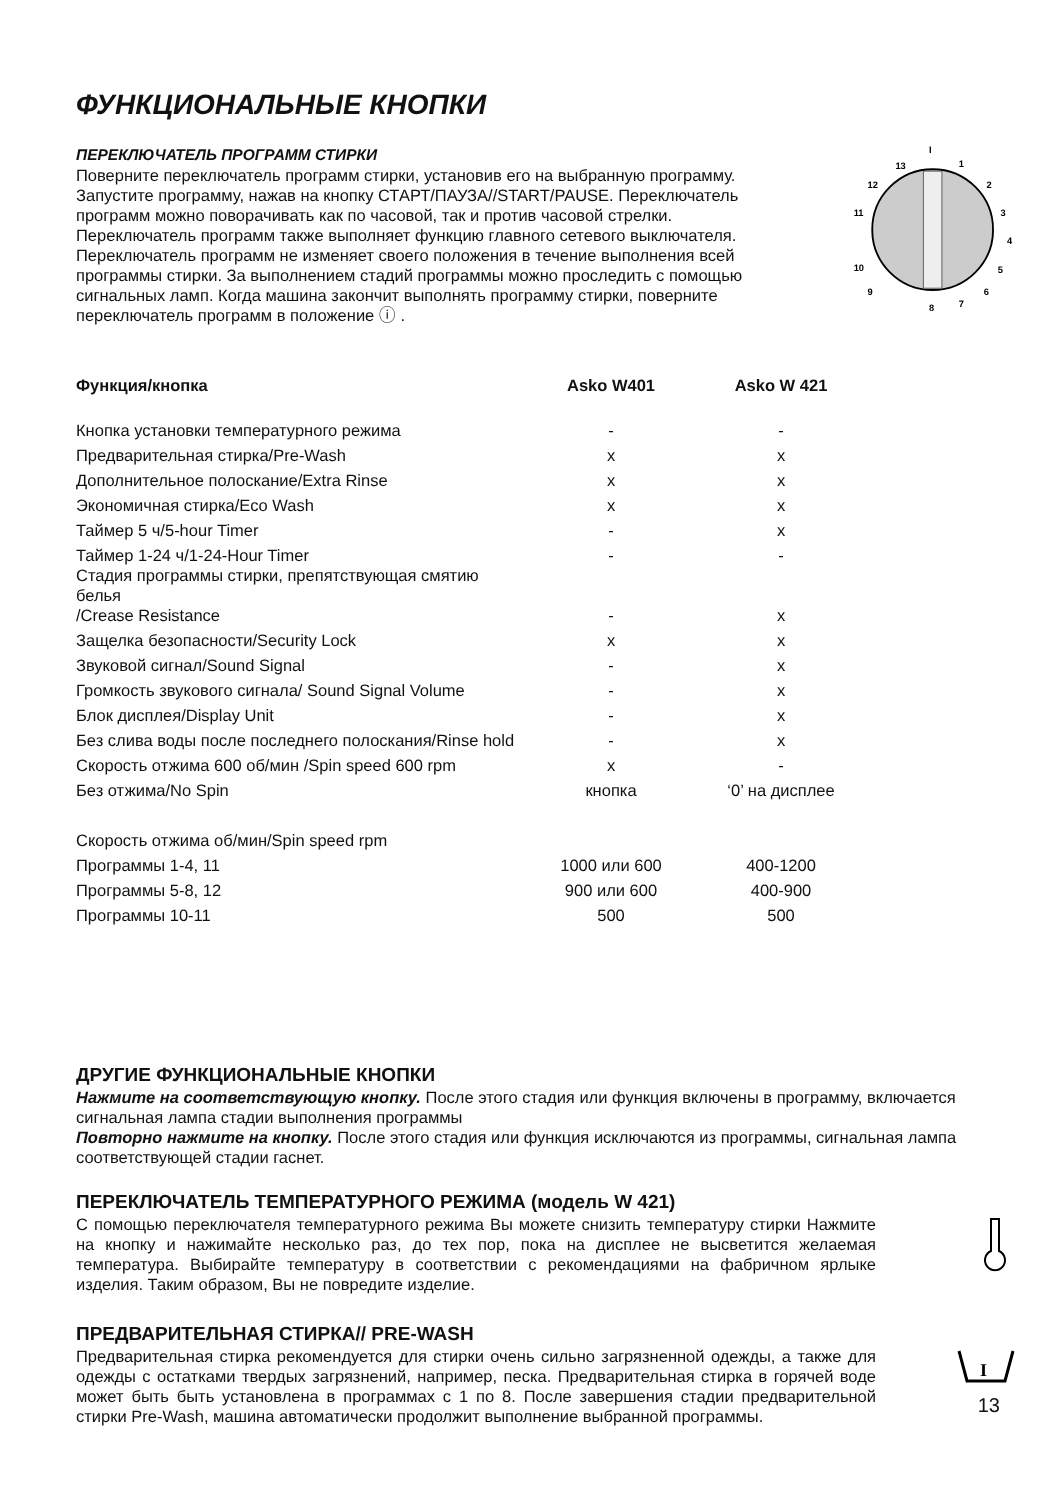ФУНКЦИОНАЛЬНЫЕ КНОПКИ
ПЕРЕКЛЮЧАТЕЛЬ ПРОГРАММ СТИРКИ
Поверните переключатель программ стирки, установив его на выбранную программу. Запустите программу, нажав на кнопку СТАРТ/ПАУЗА//START/PAUSE. Переключатель программ можно поворачивать как по часовой, так и против часовой стрелки. Переключатель программ также выполняет функцию главного сетевого выключателя. Переключатель программ не изменяет своего положения в течение выполнения всей программы стирки. За выполнением стадий программы можно проследить с помощью сигнальных ламп. Когда машина закончит выполнять программу стирки, поверните переключатель программ в положение ⓘ .
I
1
2
3
4
5
6
7
8
9
10
11
12
13
| Функция/кнопка | Asko W401 | Asko W 421 |
| --- | --- | --- |
| Кнопка установки температурного режима | - | - |
| Предварительная стирка/Pre-Wash | x | x |
| Дополнительное полоскание/Extra Rinse | x | x |
| Экономичная стирка/Eco Wash | x | x |
| Таймер 5 ч/5-hour Timer | - | x |
| Таймер 1-24 ч/1-24-Hour Timer | - | - |
| Стадия программы стирки, препятствующая смятию белья /Crease Resistance | - | x |
| Защелка безопасности/Security Lock | x | x |
| Звуковой сигнал/Sound Signal | - | x |
| Громкость звукового сигнала/ Sound Signal Volume | - | x |
| Блок дисплея/Display Unit | - | x |
| Без слива воды после последнего полоскания/Rinse hold | - | x |
| Скорость отжима 600 об/мин /Spin speed 600 rpm | x | - |
| Без отжима/No Spin | кнопка | ‘0’ на дисплее |
| Скорость отжима об/мин/Spin speed rpm | | |
| Программы 1-4, 11 | 1000 или 600 | 400-1200 |
| Программы 5-8, 12 | 900 или 600 | 400-900 |
| Программы 10-11 | 500 | 500 |
ДРУГИЕ ФУНКЦИОНАЛЬНЫЕ КНОПКИ
Нажмите на соответствующую кнопку. После этого стадия или функция включены в программу, включается сигнальная лампа стадии выполнения программы
Повторно нажмите на кнопку. После этого стадия или функция исключаются из программы, сигнальная лампа соответствующей стадии гаснет.
ПЕРЕКЛЮЧАТЕЛЬ ТЕМПЕРАТУРНОГО РЕЖИМА (модель W 421)
С помощью переключателя температурного режима Вы можете снизить температуру стирки Нажмите на кнопку и нажимайте несколько раз, до тех пор, пока на дисплее не высветится желаемая температура. Выбирайте температуру в соответствии с рекомендациями на фабричном ярлыке изделия. Таким образом, Вы не повредите изделие.
ПРЕДВАРИТЕЛЬНАЯ СТИРКА// PRE-WASH
Предварительная стирка рекомендуется для стирки очень сильно загрязненной одежды, а также для одежды с остатками твердых загрязнений, например, песка. Предварительная стирка в горячей воде может быть быть установлена в программах с 1 по 8. После завершения стадии предварительной стирки Pre-Wash, машина автоматически продолжит выполнение выбранной программы.
I
13